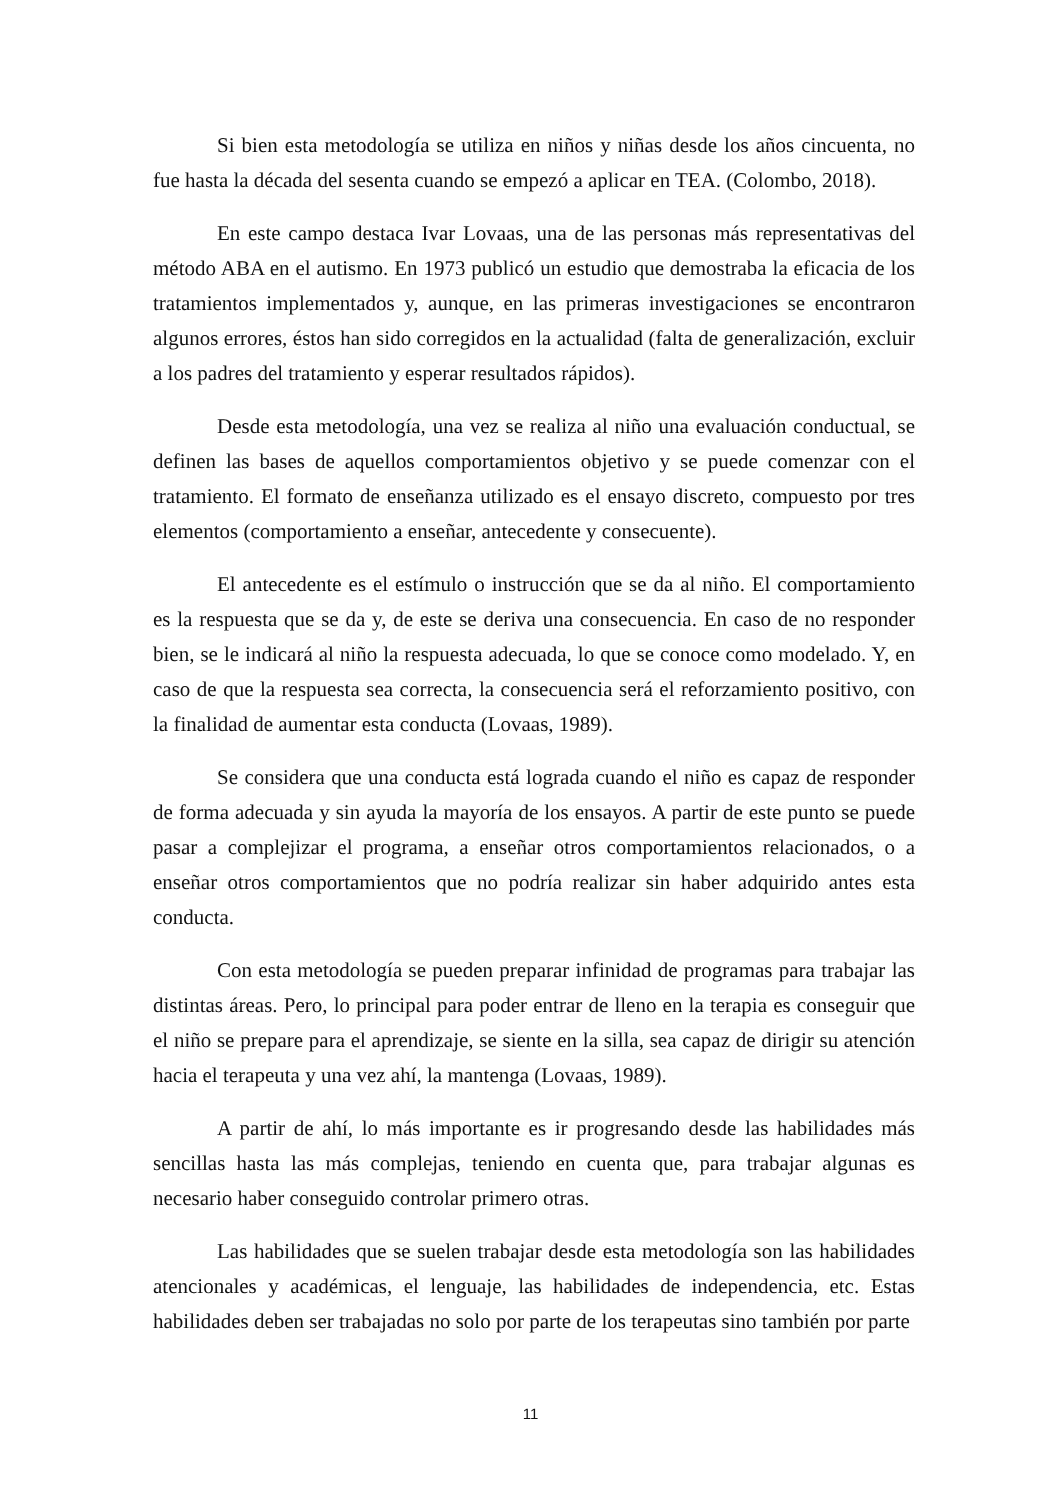Si bien esta metodología se utiliza en niños y niñas desde los años cincuenta, no fue hasta la década del sesenta cuando se empezó a aplicar en TEA. (Colombo, 2018).
En este campo destaca Ivar Lovaas, una de las personas más representativas del método ABA en el autismo. En 1973 publicó un estudio que demostraba la eficacia de los tratamientos implementados y, aunque, en las primeras investigaciones se encontraron algunos errores, éstos han sido corregidos en la actualidad (falta de generalización, excluir a los padres del tratamiento y esperar resultados rápidos).
Desde esta metodología, una vez se realiza al niño una evaluación conductual, se definen las bases de aquellos comportamientos objetivo y se puede comenzar con el tratamiento. El formato de enseñanza utilizado es el ensayo discreto, compuesto por tres elementos (comportamiento a enseñar, antecedente y consecuente).
El antecedente es el estímulo o instrucción que se da al niño. El comportamiento es la respuesta que se da y, de este se deriva una consecuencia. En caso de no responder bien, se le indicará al niño la respuesta adecuada, lo que se conoce como modelado. Y, en caso de que la respuesta sea correcta, la consecuencia será el reforzamiento positivo, con la finalidad de aumentar esta conducta (Lovaas, 1989).
Se considera que una conducta está lograda cuando el niño es capaz de responder de forma adecuada y sin ayuda la mayoría de los ensayos. A partir de este punto se puede pasar a complejizar el programa, a enseñar otros comportamientos relacionados, o a enseñar otros comportamientos que no podría realizar sin haber adquirido antes esta conducta.
Con esta metodología se pueden preparar infinidad de programas para trabajar las distintas áreas. Pero, lo principal para poder entrar de lleno en la terapia es conseguir que el niño se prepare para el aprendizaje, se siente en la silla, sea capaz de dirigir su atención hacia el terapeuta y una vez ahí, la mantenga (Lovaas, 1989).
A partir de ahí, lo más importante es ir progresando desde las habilidades más sencillas hasta las más complejas, teniendo en cuenta que, para trabajar algunas es necesario haber conseguido controlar primero otras.
Las habilidades que se suelen trabajar desde esta metodología son las habilidades atencionales y académicas, el lenguaje, las habilidades de independencia, etc. Estas habilidades deben ser trabajadas no solo por parte de los terapeutas sino también por parte
11